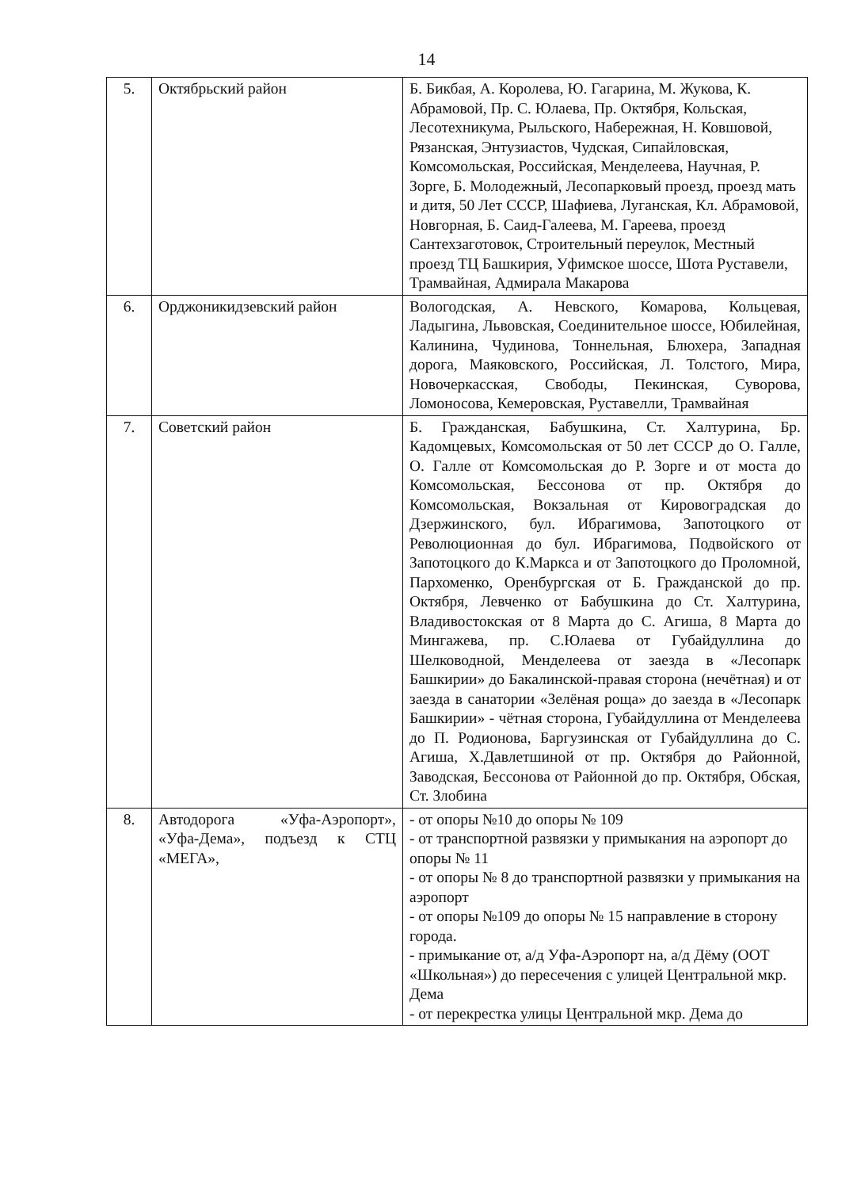14
| 5. | Октябрьский район | Б. Бикбая, А. Королева, Ю. Гагарина, М. Жукова, К. Абрамовой, Пр. С. Юлаева, Пр. Октября, Кольская, Лесотехникума, Рыльского, Набережная, Н. Ковшовой, Рязанская, Энтузиастов, Чудская, Сипайловская, Комсомольская, Российская, Менделеева, Научная, Р. Зорге, Б. Молодежный, Лесопарковый проезд, проезд мать и дитя, 50 Лет СССР, Шафиева, Луганская, Кл. Абрамовой, Новгорная, Б. Саид-Галеева, М. Гареева, проезд Сантехзаготовок, Строительный переулок, Местный проезд ТЦ Башкирия, Уфимское шоссе, Шота Руставели, Трамвайная, Адмирала Макарова |
| 6. | Орджоникидзевский район | Вологодская, А. Невского, Комарова, Кольцевая, Ладыгина, Львовская, Соединительное шоссе, Юбилейная, Калинина, Чудинова, Тоннельная, Блюхера, Западная дорога, Маяковского, Российская, Л. Толстого, Мира, Новочеркасская, Свободы, Пекинская, Суворова, Ломоносова, Кемеровская, Руставелли, Трамвайная |
| 7. | Советский район | Б. Гражданская, Бабушкина, Ст. Халтурина, Бр. Кадомцевых, Комсомольская от 50 лет СССР до О. Галле, О. Галле от Комсомольская до Р. Зорге и от моста до Комсомольская, Бессонова от пр. Октября до Комсомольская, Вокзальная от Кировоградская до Дзержинского, бул. Ибрагимова, Запотоцкого от Революционная до бул. Ибрагимова, Подвойского от Запотоцкого до К.Маркса и от Запотоцкого до Проломной, Пархоменко, Оренбургская от Б. Гражданской до пр. Октября, Левченко от Бабушкина до Ст. Халтурина, Владивостокская от 8 Марта до С. Агиша, 8 Марта до Мингажева, пр. С.Юлаева от Губайдуллина до Шелководной, Менделеева от заезда в «Лесопарк Башкирии» до Бакалинской-правая сторона (нечётная) и от заезда в санатории «Зелёная роща» до заезда в «Лесопарк Башкирии» - чётная сторона, Губайдуллина от Менделеева до П. Родионова, Баргузинская от Губайдуллина до С. Агиша, Х.Давлетшиной от пр. Октября до Районной, Заводская, Бессонова от Районной до пр. Октября, Обская, Ст. Злобина |
| 8. | Автодорога «Уфа-Аэропорт», «Уфа-Дема», подъезд к СТЦ «МЕГА», | - от опоры №10 до опоры № 109 - от транспортной развязки у примыкания на аэропорт до опоры № 11 - от опоры № 8 до транспортной развязки у примыкания на аэропорт - от опоры №109 до опоры № 15 направление в сторону города. - примыкание от, а/д Уфа-Аэропорт на, а/д Дёму (ООТ «Школьная») до пересечения с улицей Центральной мкр. Дема - от перекрестка улицы Центральной мкр. Дема до |